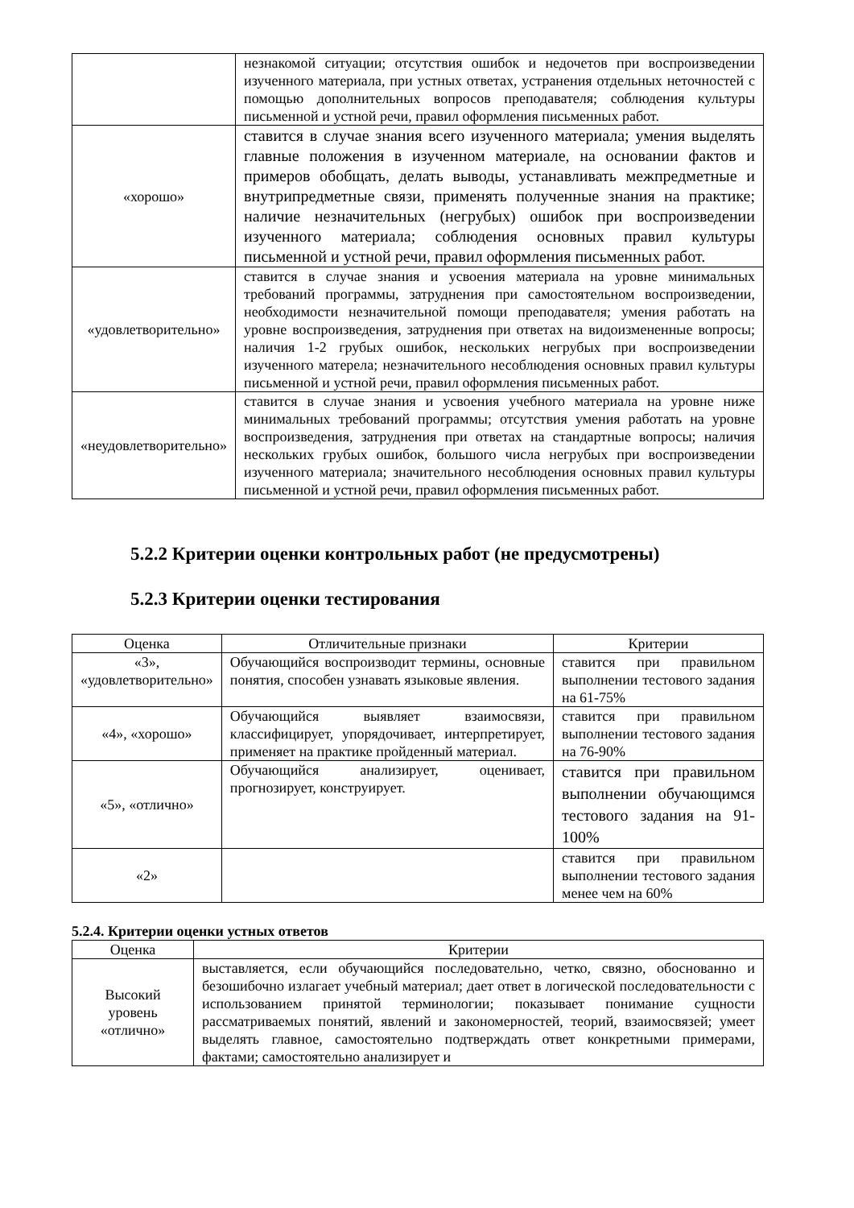| | незнакомой ситуации; отсутствия ошибок и недочетов при воспроизведении изученного материала, при устных ответах, устранения отдельных неточностей с помощью дополнительных вопросов преподавателя; соблюдения культуры письменной и устной речи, правил оформления письменных работ. |
| «хорошо» | ставится в случае знания всего изученного материала; умения выделять главные положения в изученном материале, на основании фактов и примеров обобщать, делать выводы, устанавливать межпредметные и внутрипредметные связи, применять полученные знания на практике; наличие незначительных (негрубых) ошибок при воспроизведении изученного материала; соблюдения основных правил культуры письменной и устной речи, правил оформления письменных работ. |
| «удовлетворительно» | ставится в случае знания и усвоения материала на уровне минимальных требований программы, затруднения при самостоятельном воспроизведении, необходимости незначительной помощи преподавателя; умения работать на уровне воспроизведения, затруднения при ответах на видоизмененные вопросы; наличия 1-2 грубых ошибок, нескольких негрубых при воспроизведении изученного матерела; незначительного несоблюдения основных правил культуры письменной и устной речи, правил оформления письменных работ. |
| «неудовлетворительно» | ставится в случае знания и усвоения учебного материала на уровне ниже минимальных требований программы; отсутствия умения работать на уровне воспроизведения, затруднения при ответах на стандартные вопросы; наличия нескольких грубых ошибок, большого числа негрубых при воспроизведении изученного материала; значительного несоблюдения основных правил культуры письменной и устной речи, правил оформления письменных работ. |
5.2.2 Критерии оценки контрольных работ (не предусмотрены)
5.2.3 Критерии оценки тестирования
| Оценка | Отличительные признаки | Критерии |
| --- | --- | --- |
| «3», «удовлетворительно» | Обучающийся воспроизводит термины, основные понятия, способен узнавать языковые явления. | ставится при правильном выполнении тестового задания на 61-75% |
| «4», «хорошо» | Обучающийся выявляет взаимосвязи, классифицирует, упорядочивает, интерпретирует, применяет на практике пройденный материал. | ставится при правильном выполнении тестового задания на 76-90% |
| «5», «отлично» | Обучающийся анализирует, оценивает, прогнозирует, конструирует. | ставится при правильном выполнении обучающимся тестового задания на 91-100% |
| «2» | | ставится при правильном выполнении тестового задания менее чем на 60% |
5.2.4. Критерии оценки устных ответов
| Оценка | Критерии |
| --- | --- |
| Высокий уровень «отлично» | выставляется, если обучающийся последовательно, четко, связно, обоснованно и безошибочно излагает учебный материал; дает ответ в логической последовательности с использованием принятой терминологии; показывает понимание сущности рассматриваемых понятий, явлений и закономерностей, теорий, взаимосвязей; умеет выделять главное, самостоятельно подтверждать ответ конкретными примерами, фактами; самостоятельно анализирует и |